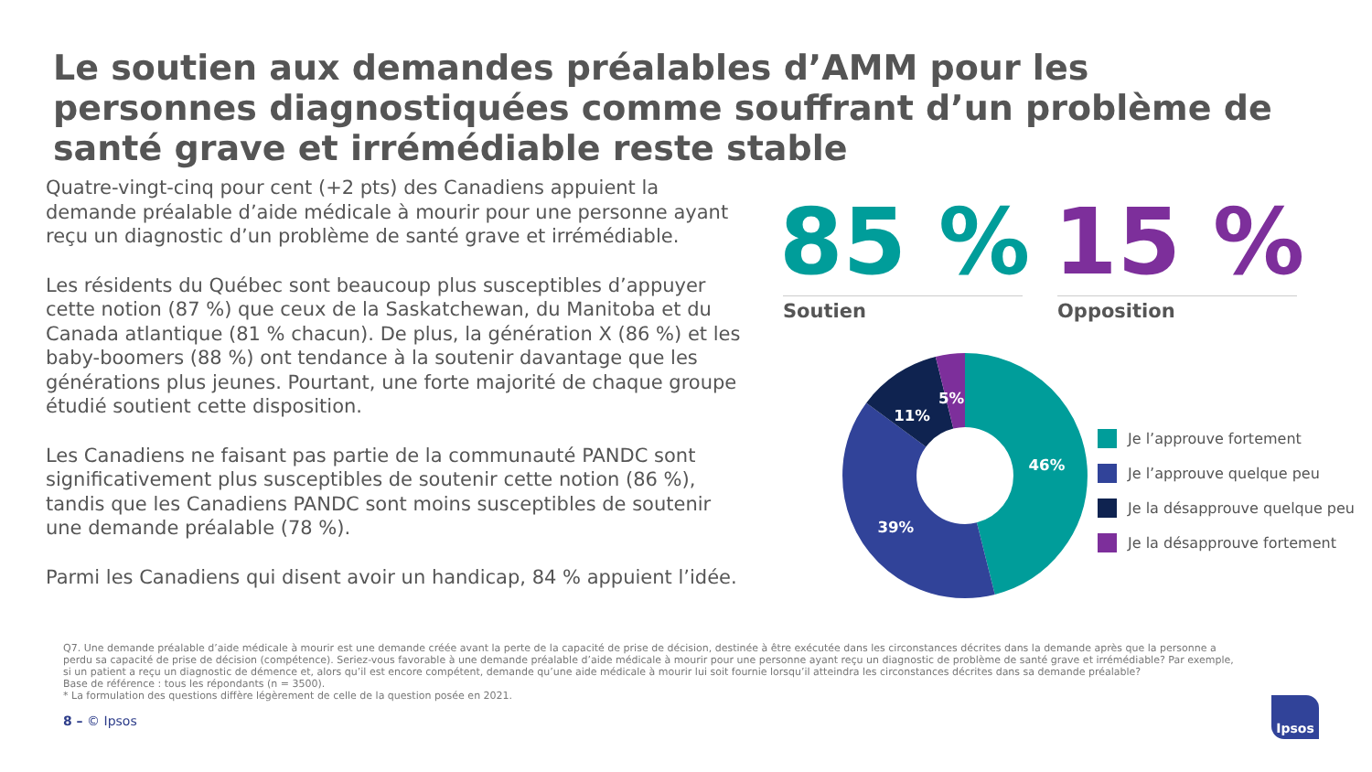Le soutien aux demandes préalables d’AMM pour les personnes diagnostiquées comme souffrant d’un problème de santé grave et irrémédiable reste stable
Quatre-vingt-cinq pour cent (+2 pts) des Canadiens appuient la demande préalable d’aide médicale à mourir pour une personne ayant reçu un diagnostic d’un problème de santé grave et irrémédiable.
Les résidents du Québec sont beaucoup plus susceptibles d’appuyer cette notion (87 %) que ceux de la Saskatchewan, du Manitoba et du Canada atlantique (81 % chacun). De plus, la génération X (86 %) et les baby-boomers (88 %) ont tendance à la soutenir davantage que les générations plus jeunes. Pourtant, une forte majorité de chaque groupe étudié soutient cette disposition.
Les Canadiens ne faisant pas partie de la communauté PANDC sont significativement plus susceptibles de soutenir cette notion (86 %), tandis que les Canadiens PANDC sont moins susceptibles de soutenir une demande préalable (78 %).
Parmi les Canadiens qui disent avoir un handicap, 84 % appuient l’idée.
85 % 15 %
Soutien Opposition
46%
39%
11%
5%
Je l’approuve fortement
Je l’approuve quelque peu
Je la désapprouve quelque peu
Je la désapprouve fortement
Q7. Une demande préalable d’aide médicale à mourir est une demande créée avant la perte de la capacité de prise de décision, destinée à être exécutée dans les circonstances décrites dans la demande après que la personne a perdu sa capacité de prise de décision (compétence). Seriez-vous favorable à une demande préalable d’aide médicale à mourir pour une personne ayant reçu un diagnostic de problème de santé grave et irrémédiable? Par exemple, si un patient a reçu un diagnostic de démence et, alors qu’il est encore compétent, demande qu’une aide médicale à mourir lui soit fournie lorsqu’il atteindra les circonstances décrites dans sa demande préalable?
Base de référence : tous les répondants (n = 3500).
* La formulation des questions diffère légèrement de celle de la question posée en 2021.
8 – © Ipsos
Ipsos